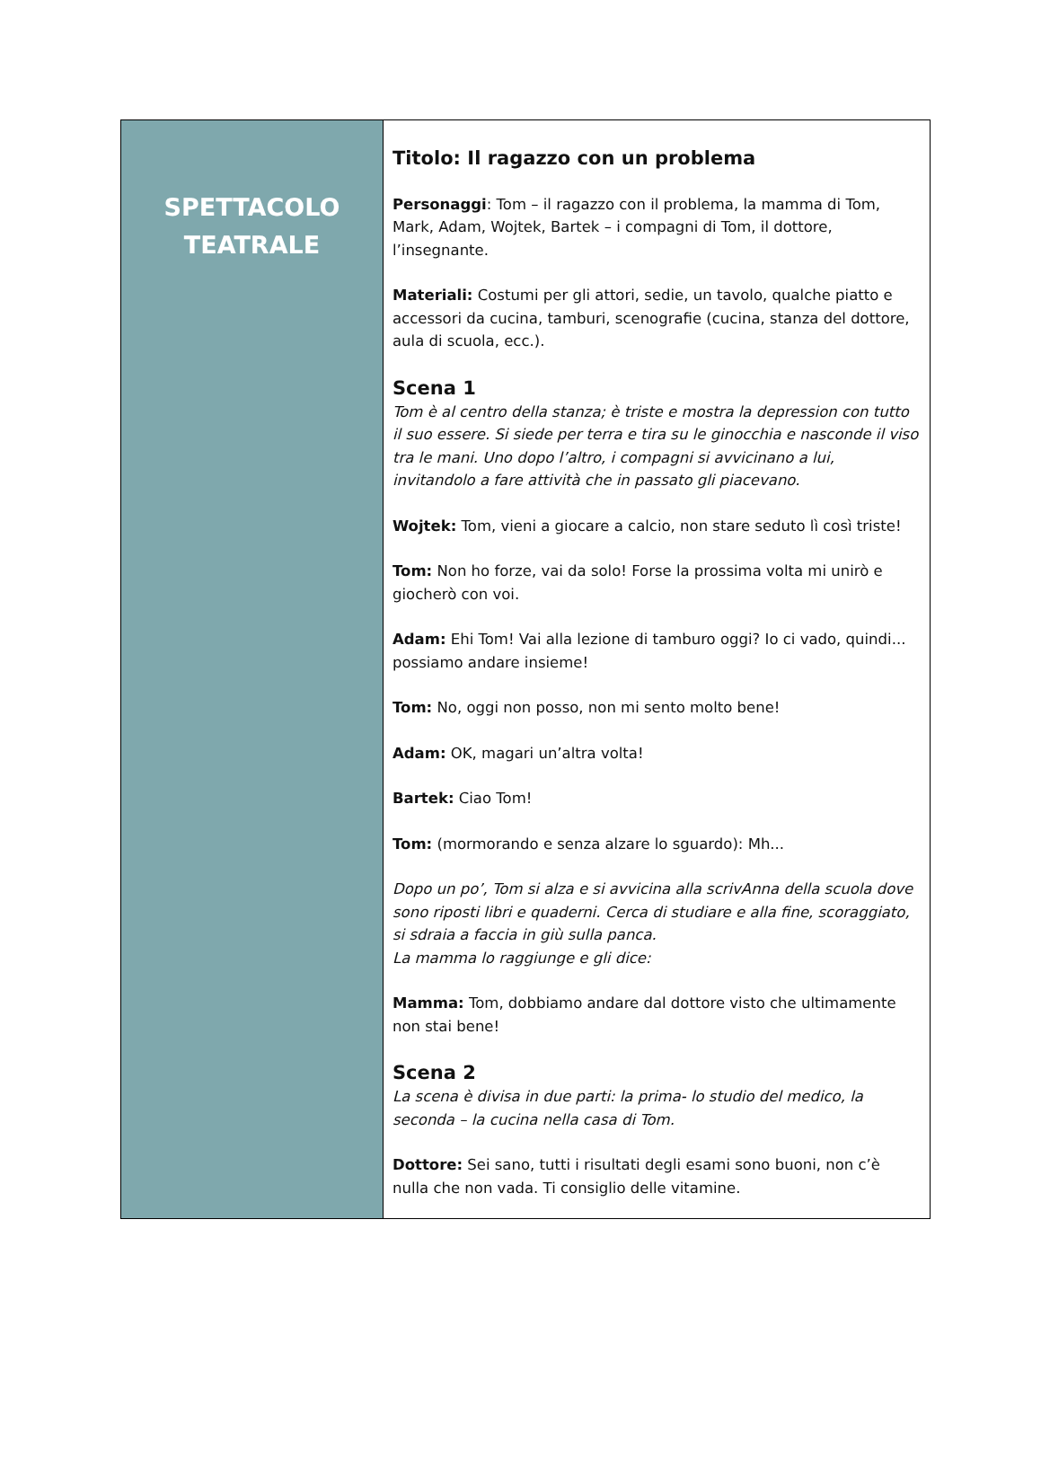SPETTACOLO
TEATRALE
Titolo: Il ragazzo con un problema
Personaggi: Tom – il ragazzo con il problema, la mamma di Tom, Mark, Adam, Wojtek, Bartek – i compagni di Tom, il dottore, l’insegnante.
Materiali: Costumi per gli attori, sedie, un tavolo, qualche piatto e accessori da cucina, tamburi, scenografie (cucina, stanza del dottore, aula di scuola, ecc.).
Scena 1
Tom è al centro della stanza; è triste e mostra la depression con tutto il suo essere. Si siede per terra e tira su le ginocchia e nasconde il viso tra le mani. Uno dopo l’altro, i compagni si avvicinano a lui, invitandolo a fare attività che in passato gli piacevano.
Wojtek: Tom, vieni a giocare a calcio, non stare seduto lì così triste!
Tom: Non ho forze, vai da solo! Forse la prossima volta mi unirò e giocherò con voi.
Adam: Ehi Tom! Vai alla lezione di tamburo oggi? Io ci vado, quindi... possiamo andare insieme!
Tom: No, oggi non posso, non mi sento molto bene!
Adam: OK, magari un’altra volta!
Bartek: Ciao Tom!
Tom: (mormorando e senza alzare lo sguardo): Mh...
Dopo un po’, Tom si alza e si avvicina alla scrivAnna della scuola dove sono riposti libri e quaderni. Cerca di studiare e alla fine, scoraggiato, si sdraia a faccia in giù sulla panca.
La mamma lo raggiunge e gli dice:
Mamma: Tom, dobbiamo andare dal dottore visto che ultimamente non stai bene!
Scena 2
La scena è divisa in due parti: la prima- lo studio del medico, la seconda – la cucina nella casa di Tom.
Dottore: Sei sano, tutti i risultati degli esami sono buoni, non c’è nulla che non vada. Ti consiglio delle vitamine.